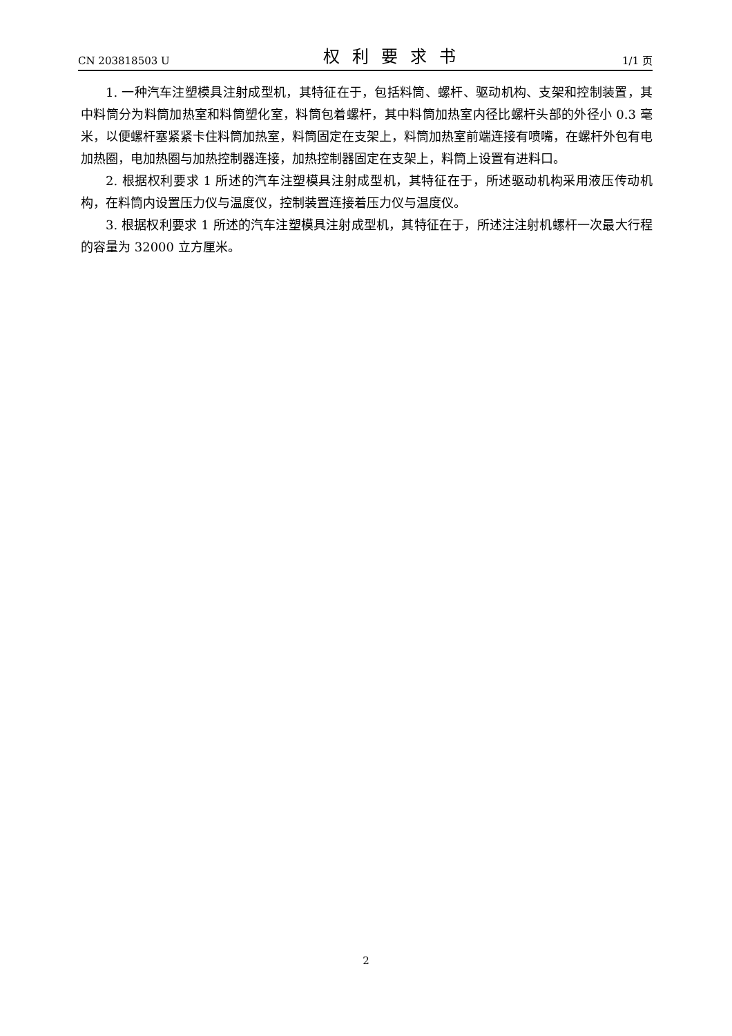CN 203818503 U 权利要求书 1/1 页
1. 一种汽车注塑模具注射成型机，其特征在于，包括料筒、螺杆、驱动机构、支架和控制装置，其中料筒分为料筒加热室和料筒塑化室，料筒包着螺杆，其中料筒加热室内径比螺杆头部的外径小 0.3 毫米，以便螺杆塞紧紧卡住料筒加热室，料筒固定在支架上，料筒加热室前端连接有喷嘴，在螺杆外包有电加热圈，电加热圈与加热控制器连接，加热控制器固定在支架上，料筒上设置有进料口。
2. 根据权利要求 1 所述的汽车注塑模具注射成型机，其特征在于，所述驱动机构采用液压传动机构，在料筒内设置压力仪与温度仪，控制装置连接着压力仪与温度仪。
3. 根据权利要求 1 所述的汽车注塑模具注射成型机，其特征在于，所述注注射机螺杆一次最大行程的容量为 32000 立方厘米。
2